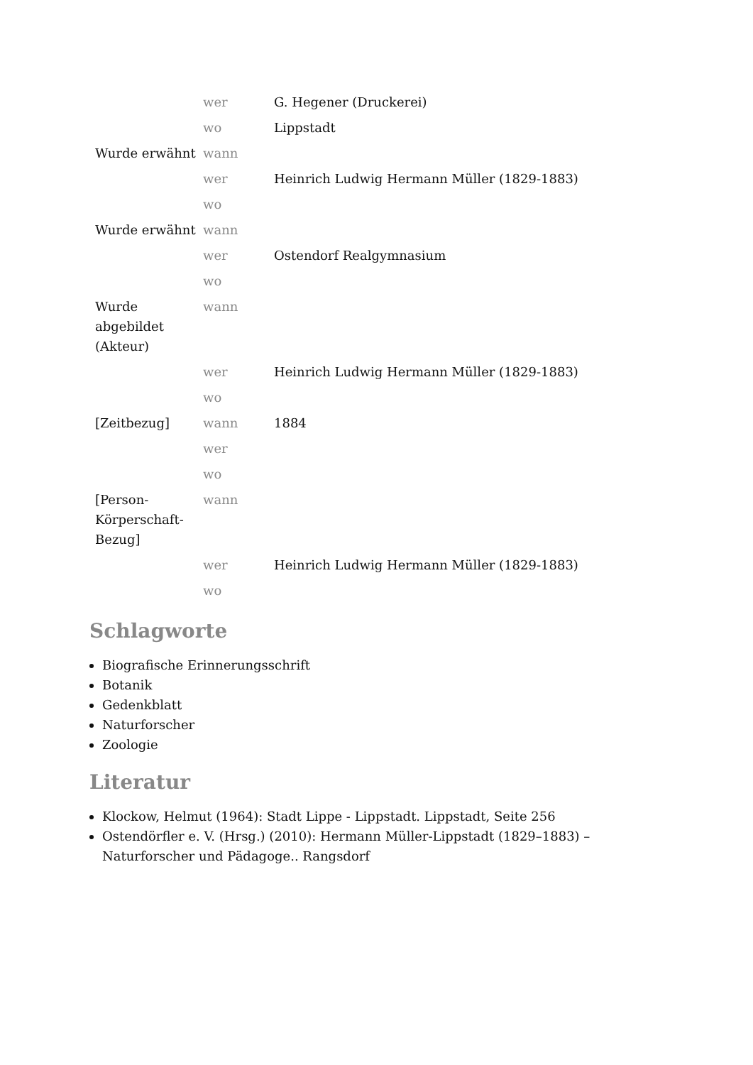| | wer | G. Hegener (Druckerei) |
| | wo | Lippstadt |
| Wurde erwähnt | wann | |
| | wer | Heinrich Ludwig Hermann Müller (1829-1883) |
| | wo | |
| Wurde erwähnt | wann | |
| | wer | Ostendorf Realgymnasium |
| | wo | |
| Wurde abgebildet (Akteur) | wann | |
| | wer | Heinrich Ludwig Hermann Müller (1829-1883) |
| | wo | |
| [Zeitbezug] | wann | 1884 |
| | wer | |
| | wo | |
| [Person-Körperschaft-Bezug] | wann | |
| | wer | Heinrich Ludwig Hermann Müller (1829-1883) |
| | wo | |
Schlagworte
Biografische Erinnerungsschrift
Botanik
Gedenkblatt
Naturforscher
Zoologie
Literatur
Klockow, Helmut (1964): Stadt Lippe - Lippstadt. Lippstadt, Seite 256
Ostendörfler e. V. (Hrsg.) (2010): Hermann Müller-Lippstadt (1829–1883) – Naturforscher und Pädagoge.. Rangsdorf